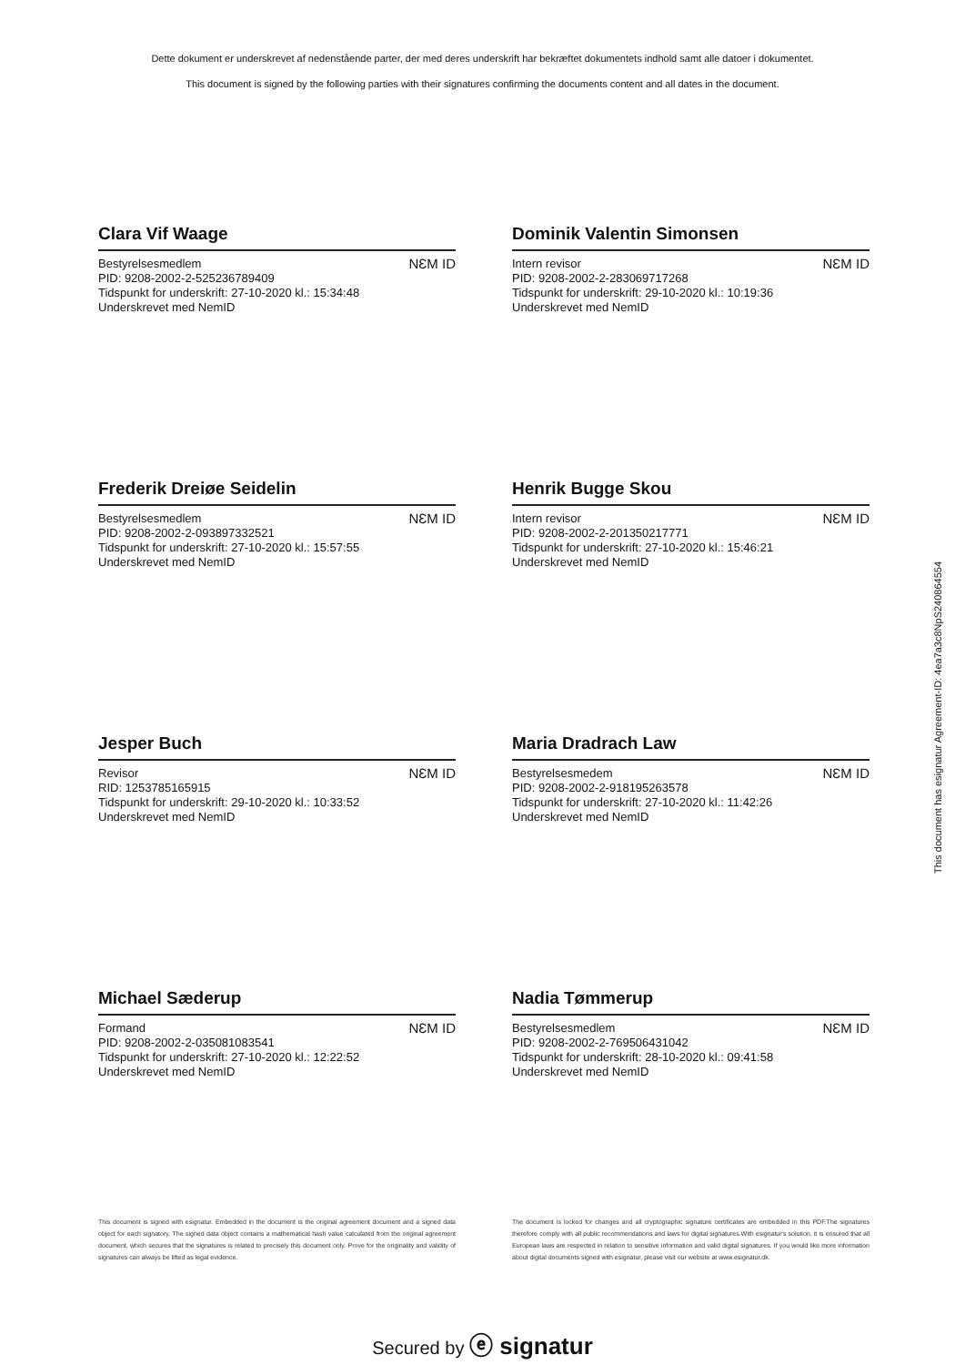Dette dokument er underskrevet af nedenstående parter, der med deres underskrift har bekræftet dokumentets indhold samt alle datoer i dokumentet.
This document is signed by the following parties with their signatures confirming the documents content and all dates in the document.
Clara Vif Waage
Bestyrelsesmedlem
PID: 9208-2002-2-525236789409
Tidspunkt for underskrift: 27-10-2020 kl.: 15:34:48
Underskrevet med NemID
NƐM ID
Dominik Valentin Simonsen
Intern revisor
PID: 9208-2002-2-283069717268
Tidspunkt for underskrift: 29-10-2020 kl.: 10:19:36
Underskrevet med NemID
NƐM ID
Frederik Dreiøe Seidelin
Bestyrelsesmedlem
PID: 9208-2002-2-093897332521
Tidspunkt for underskrift: 27-10-2020 kl.: 15:57:55
Underskrevet med NemID
NƐM ID
Henrik Bugge Skou
Intern revisor
PID: 9208-2002-2-201350217771
Tidspunkt for underskrift: 27-10-2020 kl.: 15:46:21
Underskrevet med NemID
NƐM ID
Jesper Buch
Revisor
RID: 1253785165915
Tidspunkt for underskrift: 29-10-2020 kl.: 10:33:52
Underskrevet med NemID
NƐM ID
Maria Dradrach Law
Bestyrelsesmedem
PID: 9208-2002-2-918195263578
Tidspunkt for underskrift: 27-10-2020 kl.: 11:42:26
Underskrevet med NemID
NƐM ID
Michael Sæderup
Formand
PID: 9208-2002-2-035081083541
Tidspunkt for underskrift: 27-10-2020 kl.: 12:22:52
Underskrevet med NemID
NƐM ID
Nadia Tømmerup
Bestyrelsesmedlem
PID: 9208-2002-2-769506431042
Tidspunkt for underskrift: 28-10-2020 kl.: 09:41:58
Underskrevet med NemID
NƐM ID
This document is signed with esignatur. Embedded in the document is the original agreement document and a signed data object for each signatory. The signed data object contains a mathematical hash value calculated from the original agreement document, which secures that the signatures is related to precisely this document only. Prove for the originality and validity of signatures can always be lifted as legal evidence.
The document is locked for changes and all cryptographic signature certificates are embedded in this PDF.The signatures therefore comply with all public recommendations and laws for digital signatures.With esignatur's solution, it is ensured that all European laws are respected in relation to sensitive information and valid digital signatures. If you would like more information about digital documents signed with esignatur, please visit our website at www.esignatur.dk.
Secured by ⓔ signatur
This document has esignatur Agreement-ID: 4ea7a3c8NpS240864554